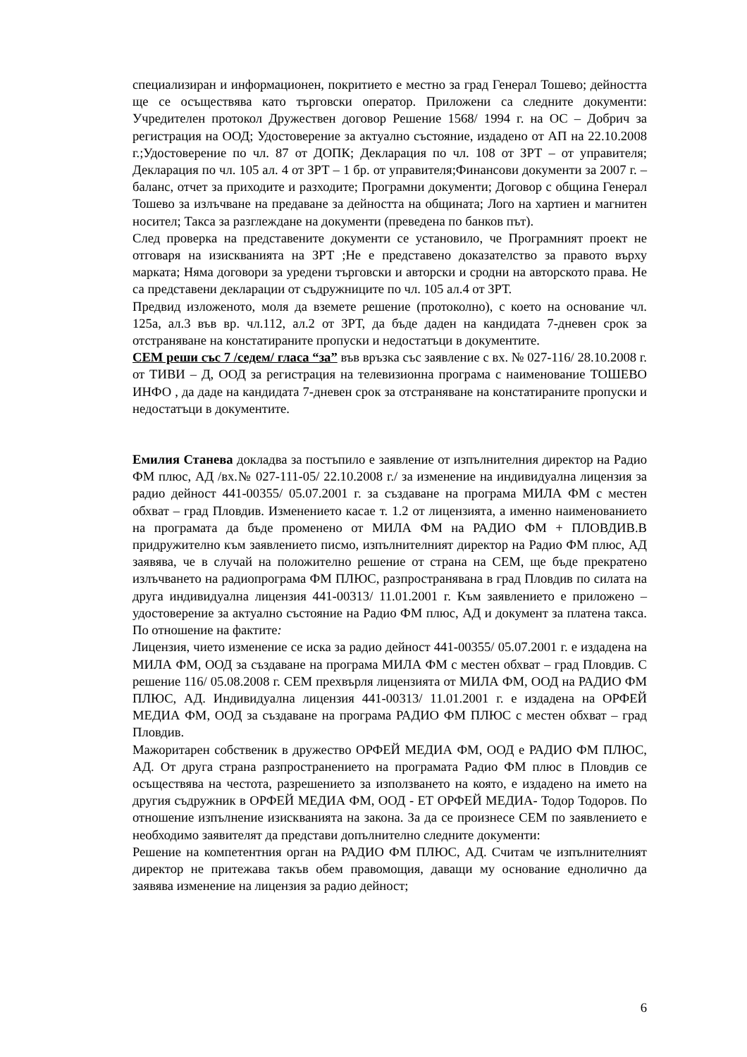специализиран и информационен, покритието е местно за град Генерал Тошево; дейността ще се осъществява като търговски оператор. Приложени са следните документи: Учредителен протокол Дружествен договор Решение 1568/ 1994 г. на ОС – Добрич за регистрация на ООД; Удостоверение за актуално състояние, издадено от АП на 22.10.2008 г.;Удостоверение по чл. 87 от ДОПК; Декларация по чл. 108 от ЗРТ – от управителя; Декларация по чл. 105 ал. 4 от ЗРТ – 1 бр. от управителя;Финансови документи за 2007 г. – баланс, отчет за приходите и разходите; Програмни документи; Договор с община Генерал Тошево за излъчване на предаване за дейността на общината; Лого на хартиен и магнитен носител; Такса за разглеждане на документи (преведена по банков път).
След проверка на представените документи се установило, че Програмният проект не отговаря на изискванията на ЗРТ ;Не е представено доказателство за правото върху марката; Няма договори за уредени търговски и авторски и сродни на авторското права. Не са представени декларации от съдружниците по чл. 105 ал.4 от ЗРТ.
Предвид изложеното, моля да вземете решение (протоколно), с което на основание чл. 125а, ал.3 във вр. чл.112, ал.2 от ЗРТ, да бъде даден на кандидата 7-дневен срок за отстраняване на констатираните пропуски и недостатъци в документите.
СЕМ реши със 7 /седем/ гласа “за” във връзка със заявление с вх. № 027-116/ 28.10.2008 г. от ТИВИ – Д, ООД за регистрация на телевизионна програма с наименование ТОШЕВО ИНФО , да даде на кандидата 7-дневен срок за отстраняване на констатираните пропуски и недостатъци в документите.
Емилия Станева докладва за постъпило е заявление от изпълнителния директор на Радио ФМ плюс, АД /вх.№ 027-111-05/ 22.10.2008 г./ за изменение на индивидуална лицензия за радио дейност 441-00355/ 05.07.2001 г. за създаване на програма МИЛА ФМ с местен обхват – град Пловдив. Изменението касае т. 1.2 от лицензията, а именно наименованието на програмата да бъде променено от МИЛА ФМ на РАДИО ФМ + ПЛОВДИВ.В придружително към заявлението писмо, изпълнителният директор на Радио ФМ плюс, АД заявява, че в случай на положително решение от страна на СЕМ, ще бъде прекратено излъчването на радиопрограма ФМ ПЛЮС, разпространявана в град Пловдив по силата на друга индивидуална лицензия 441-00313/ 11.01.2001 г. Към заявлението е приложено – удостоверение за актуално състояние на Радио ФМ плюс, АД и документ за платена такса. По отношение на фактите:
Лицензия, чието изменение се иска за радио дейност 441-00355/ 05.07.2001 г. е издадена на МИЛА ФМ, ООД за създаване на програма МИЛА ФМ с местен обхват – град Пловдив. С решение 116/ 05.08.2008 г. СЕМ прехвърля лицензията от МИЛА ФМ, ООД на РАДИО ФМ ПЛЮС, АД. Индивидуална лицензия 441-00313/ 11.01.2001 г. е издадена на ОРФЕЙ МЕДИА ФМ, ООД за създаване на програма РАДИО ФМ ПЛЮС с местен обхват – град Пловдив.
Мажоритарен собственик в дружество ОРФЕЙ МЕДИА ФМ, ООД е РАДИО ФМ ПЛЮС, АД. От друга страна разпространението на програмата Радио ФМ плюс в Пловдив се осъществява на честота, разрешението за използването на която, е издадено на името на другия съдружник в ОРФЕЙ МЕДИА ФМ, ООД - ЕТ ОРФЕЙ МЕДИА- Тодор Тодоров. По отношение изпълнение изискванията на закона. За да се произнесе СЕМ по заявлението е необходимо заявителят да представи допълнително следните документи:
Решение на компетентния орган на РАДИО ФМ ПЛЮС, АД. Считам че изпълнителният директор не притежава такъв обем правомощия, даващи му основание еднолично да заявява изменение на лицензия за радио дейност;
6